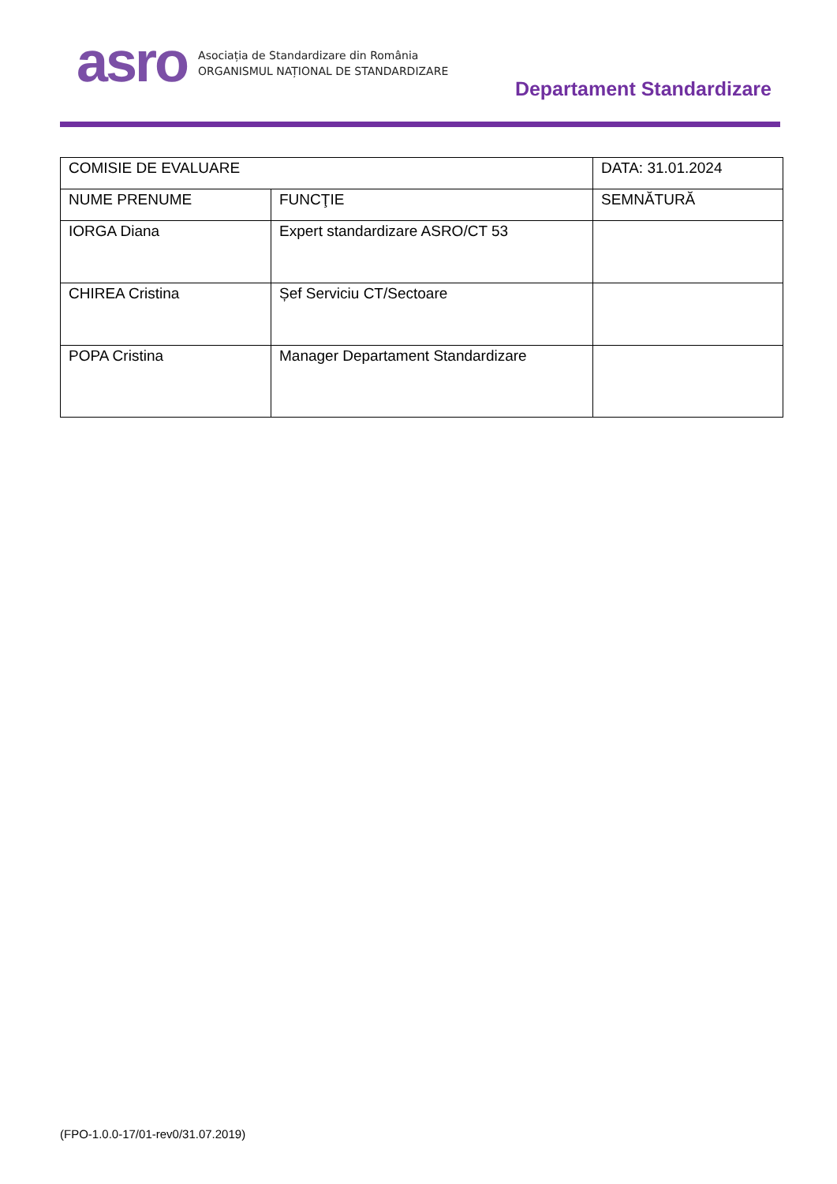asro
Asociația de Standardizare din România
ORGANISMUL NAȚIONAL DE STANDARDIZARE
Departament Standardizare
| COMISIE DE EVALUARE | | DATA: 31.01.2024 |
| NUME PRENUME | FUNCŢIE | SEMNĂTURĂ |
| IORGA Diana | Expert standardizare ASRO/CT 53 | |
| CHIREA Cristina | Șef Serviciu CT/Sectoare | |
| POPA Cristina | Manager Departament Standardizare | |
(FPO-1.0.0-17/01-rev0/31.07.2019)